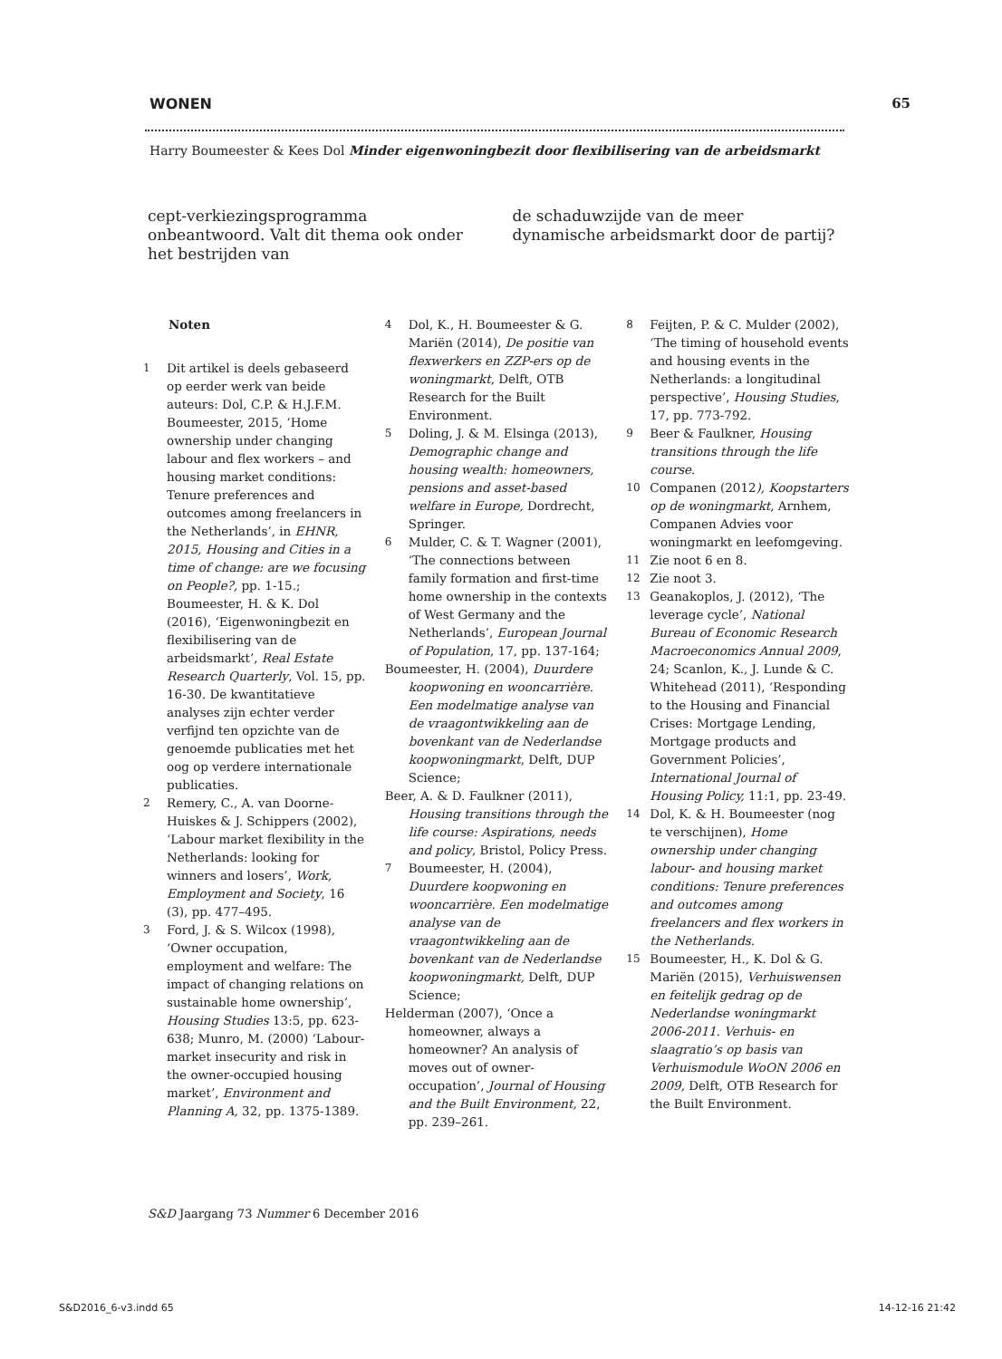WONEN 65
Harry Boumeester & Kees Dol Minder eigenwoningbezit door flexibilisering van de arbeidsmarkt
cept-verkiezingsprogramma onbeantwoord. Valt dit thema ook onder het bestrijden van
de schaduwzijde van de meer dynamische arbeidsmarkt door de partij?
Noten
1 Dit artikel is deels gebaseerd op eerder werk van beide auteurs: Dol, C.P. & H.J.F.M. Boumeester, 2015, ‘Home ownership under changing labour and flex workers – and housing market conditions: Tenure preferences and outcomes among freelancers in the Netherlands’, in EHNR, 2015, Housing and Cities in a time of change: are we focusing on People?, pp. 1-15.; Boumeester, H. & K. Dol (2016), ‘Eigenwoningbezit en flexibilisering van de arbeidsmarkt’, Real Estate Research Quarterly, Vol. 15, pp. 16-30. De kwantitatieve analyses zijn echter verder verfijnd ten opzichte van de genoemde publicaties met het oog op verdere internationale publicaties.
2 Remery, C., A. van Doorne-Huiskes & J. Schippers (2002), ‘Labour market flexibility in the Netherlands: looking for winners and losers’, Work, Employment and Society, 16 (3), pp. 477–495.
3 Ford, J. & S. Wilcox (1998), ‘Owner occupation, employment and welfare: The impact of changing relations on sustainable home ownership’, Housing Studies 13:5, pp. 623-638; Munro, M. (2000) ‘Labour-market insecurity and risk in the owner-occupied housing market’, Environment and Planning A, 32, pp. 1375-1389.
4 Dol, K., H. Boumeester & G. Mariën (2014), De positie van flexwerkers en ZZP-ers op de woningmarkt, Delft, OTB Research for the Built Environment.
5 Doling, J. & M. Elsinga (2013), Demographic change and housing wealth: homeowners, pensions and asset-based welfare in Europe, Dordrecht, Springer.
6 Mulder, C. & T. Wagner (2001), ‘The connections between family formation and first-time home ownership in the contexts of West Germany and the Netherlands’, European Journal of Population, 17, pp. 137-164;
Boumeester, H. (2004), Duurdere koopwoning en wooncarrière. Een modelmatige analyse van de vraagontwikkeling aan de bovenkant van de Nederlandse koopwoningmarkt, Delft, DUP Science;
Beer, A. & D. Faulkner (2011), Housing transitions through the life course: Aspirations, needs and policy, Bristol, Policy Press.
7 Boumeester, H. (2004), Duurdere koopwoning en wooncarrière. Een modelmatige analyse van de vraagontwikkeling aan de bovenkant van de Nederlandse koopwoningmarkt, Delft, DUP Science;
Helderman (2007), ‘Once a homeowner, always a homeowner? An analysis of moves out of owner-occupation’, Journal of Housing and the Built Environment, 22, pp. 239–261.
8 Feijten, P. & C. Mulder (2002), ‘The timing of household events and housing events in the Netherlands: a longitudinal perspective’, Housing Studies, 17, pp. 773-792.
9 Beer & Faulkner, Housing transitions through the life course.
10 Companen (2012), Koopstarters op de woningmarkt, Arnhem, Companen Advies voor woningmarkt en leefomgeving.
11 Zie noot 6 en 8.
12 Zie noot 3.
13 Geanakoplos, J. (2012), ‘The leverage cycle’, National Bureau of Economic Research Macroeconomics Annual 2009, 24; Scanlon, K., J. Lunde & C. Whitehead (2011), ‘Responding to the Housing and Financial Crises: Mortgage Lending, Mortgage products and Government Policies’, International Journal of Housing Policy, 11:1, pp. 23-49.
14 Dol, K. & H. Boumeester (nog te verschijnen), Home ownership under changing labour- and housing market conditions: Tenure preferences and outcomes among freelancers and flex workers in the Netherlands.
15 Boumeester, H., K. Dol & G. Mariën (2015), Verhuiswensen en feitelijk gedrag op de Nederlandse woningmarkt 2006-2011. Verhuis- en slaagratio’s op basis van Verhuismodule WoON 2006 en 2009, Delft, OTB Research for the Built Environment.
S&D Jaargang 73 Nummer 6 December 2016
S&D2016_6-v3.indd 65 14-12-16 21:42